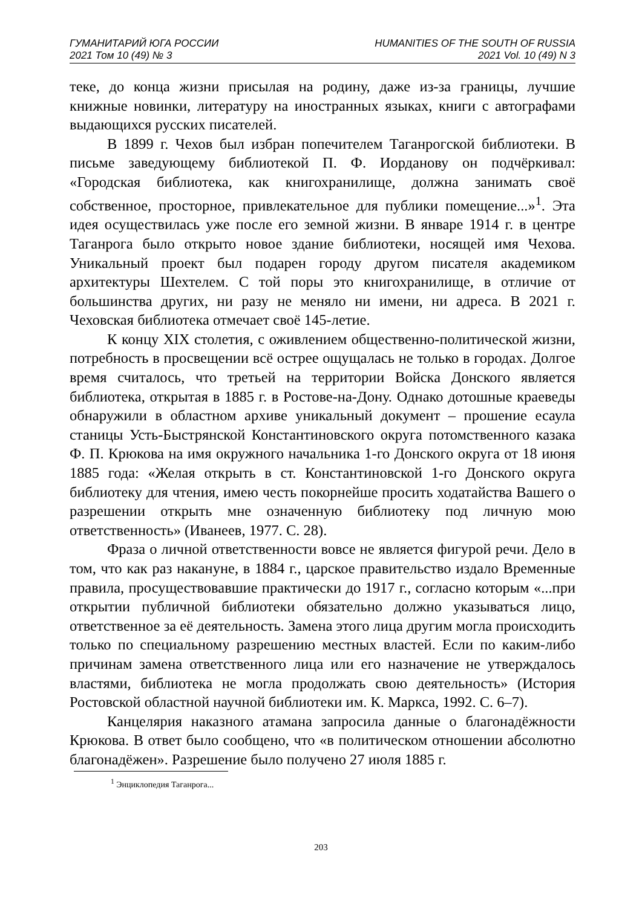ГУМАНИТАРИЙ ЮГА РОССИИ
2021 Том 10 (49) № 3
HUMANITIES OF THE SOUTH OF RUSSIA
2021 Vol. 10 (49) N 3
теке, до конца жизни присылая на родину, даже из-за границы, лучшие книжные новинки, литературу на иностранных языках, книги с автографами выдающихся русских писателей.
В 1899 г. Чехов был избран попечителем Таганрогской библиотеки. В письме заведующему библиотекой П. Ф. Иорданову он подчёркивал: «Городская библиотека, как книгохранилище, должна занимать своё собственное, просторное, привлекательное для публики помещение...»<sup>1</sup>. Эта идея осуществилась уже после его земной жизни. В январе 1914 г. в центре Таганрога было открыто новое здание библиотеки, носящей имя Чехова. Уникальный проект был подарен городу другом писателя академиком архитектуры Шехтелем. С той поры это книгохранилище, в отличие от большинства других, ни разу не меняло ни имени, ни адреса. В 2021 г. Чеховская библиотека отмечает своё 145-летие.
К концу XIX столетия, с оживлением общественно-политической жизни, потребность в просвещении всё острее ощущалась не только в городах. Долгое время считалось, что третьей на территории Войска Донского является библиотека, открытая в 1885 г. в Ростове-на-Дону. Однако дотошные краеведы обнаружили в областном архиве уникальный документ – прошение есаула станицы Усть-Быстрянской Константиновского округа потомственного казака Ф. П. Крюкова на имя окружного начальника 1-го Донского округа от 18 июня 1885 года: «Желая открыть в ст. Константиновской 1-го Донского округа библиотеку для чтения, имею честь покорнейше просить ходатайства Вашего о разрешении открыть мне означенную библиотеку под личную мою ответственность» (Иванеев, 1977. С. 28).
Фраза о личной ответственности вовсе не является фигурой речи. Дело в том, что как раз накануне, в 1884 г., царское правительство издало Временные правила, просуществовавшие практически до 1917 г., согласно которым «...при открытии публичной библиотеки обязательно должно указываться лицо, ответственное за её деятельность. Замена этого лица другим могла происходить только по специальному разрешению местных властей. Если по каким-либо причинам замена ответственного лица или его назначение не утверждалось властями, библиотека не могла продолжать свою деятельность» (История Ростовской областной научной библиотеки им. К. Маркса, 1992. С. 6–7).
Канцелярия наказного атамана запросила данные о благонадёжности Крюкова. В ответ было сообщено, что «в политическом отношении абсолютно благонадёжен». Разрешение было получено 27 июля 1885 г.
<sup>1</sup> Энциклопедия Таганрога...
203